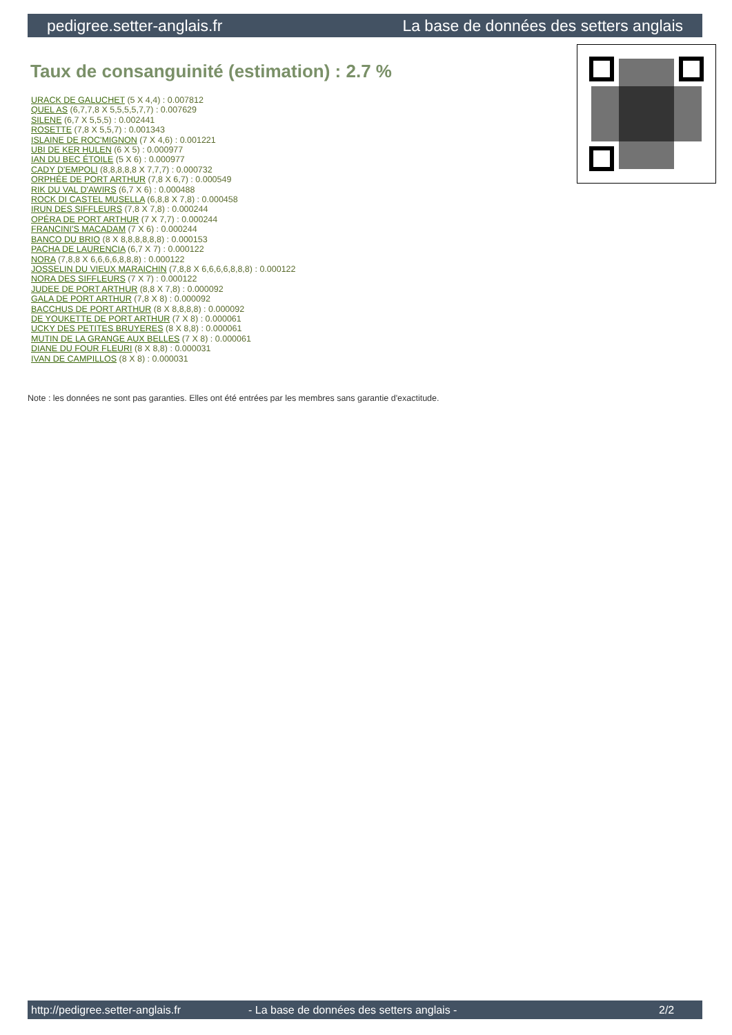pedigree.setter-anglais.fr La base de données des setters anglais
Taux de consanguinité (estimation) : 2.7 %
URACK DE GALUCHET (5 X 4,4) : 0.007812
QUEL AS (6,7,7,8 X 5,5,5,5,7,7) : 0.007629
SILENE (6,7 X 5,5,5) : 0.002441
ROSETTE (7,8 X 5,5,7) : 0.001343
ISLAINE DE ROC'MIGNON (7 X 4,6) : 0.001221
UBI DE KER HULEN (6 X 5) : 0.000977
IAN DU BEC ÉTOILE (5 X 6) : 0.000977
CADY D'EMPOLI (8,8,8,8,8 X 7,7,7) : 0.000732
ORPHÉE DE PORT ARTHUR (7,8 X 6,7) : 0.000549
RIK DU VAL D'AWIRS (6,7 X 6) : 0.000488
ROCK DI CASTEL MUSELLA (6,8,8 X 7,8) : 0.000458
IRUN DES SIFFLEURS (7,8 X 7,8) : 0.000244
OPÉRA DE PORT ARTHUR (7 X 7,7) : 0.000244
FRANCINI'S MACADAM (7 X 6) : 0.000244
BANCO DU BRIO (8 X 8,8,8,8,8,8) : 0.000153
PACHA DE LAURENCIA (6,7 X 7) : 0.000122
NORA (7,8,8 X 6,6,6,6,8,8,8) : 0.000122
JOSSELIN DU VIEUX MARAICHIN (7,8,8 X 6,6,6,6,8,8,8) : 0.000122
NORA DES SIFFLEURS (7 X 7) : 0.000122
JUDEE DE PORT ARTHUR (8,8 X 7,8) : 0.000092
GALA DE PORT ARTHUR (7,8 X 8) : 0.000092
BACCHUS DE PORT ARTHUR (8 X 8,8,8,8) : 0.000092
DE YOUKETTE DE PORT ARTHUR (7 X 8) : 0.000061
UCKY DES PETITES BRUYERES (8 X 8,8) : 0.000061
MUTIN DE LA GRANGE AUX BELLES (7 X 8) : 0.000061
DIANE DU FOUR FLEURI (8 X 8,8) : 0.000031
IVAN DE CAMPILLOS (8 X 8) : 0.000031
Note : les données ne sont pas garanties. Elles ont été entrées par les membres sans garantie d'exactitude.
http://pedigree.setter-anglais.fr - La base de données des setters anglais - 2/2